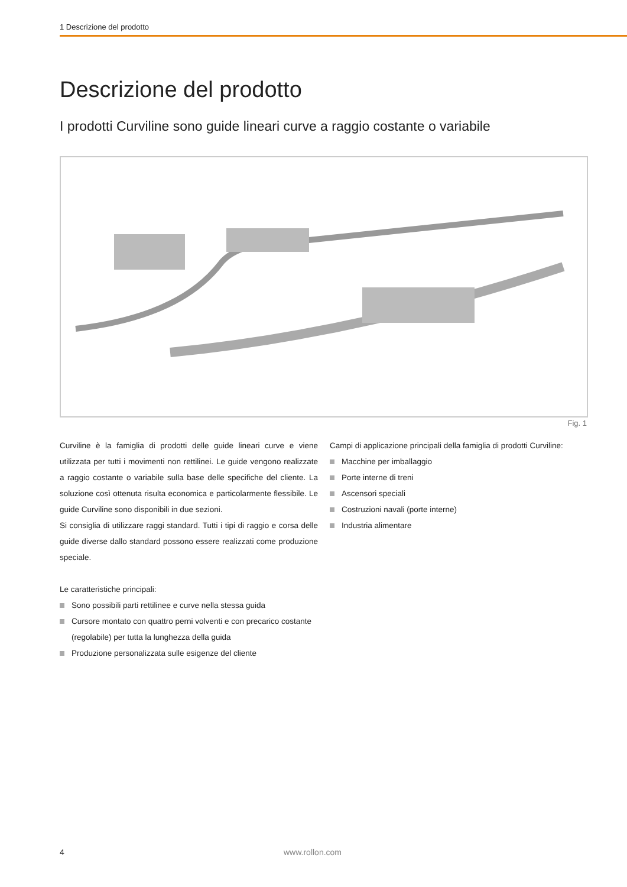1 Descrizione del prodotto
Descrizione del prodotto
I prodotti Curviline sono guide lineari curve a raggio costante o variabile
Fig. 1
Curviline è la famiglia di prodotti delle guide lineari curve e viene utilizzata per tutti i movimenti non rettilinei. Le guide vengono realizzate a raggio costante o variabile sulla base delle specifiche del cliente. La soluzione così ottenuta risulta economica e particolarmente flessibile. Le guide Curviline sono disponibili in due sezioni.
Si consiglia di utilizzare raggi standard. Tutti i tipi di raggio e corsa delle guide diverse dallo standard possono essere realizzati come produzione speciale.
Le caratteristiche principali:
Sono possibili parti rettilinee e curve nella stessa guida
Cursore montato con quattro perni volventi e con precarico costante (regolabile) per tutta la lunghezza della guida
Produzione personalizzata sulle esigenze del cliente
Campi di applicazione principali della famiglia di prodotti Curviline:
Macchine per imballaggio
Porte interne di treni
Ascensori speciali
Costruzioni navali (porte interne)
Industria alimentare
4 www.rollon.com